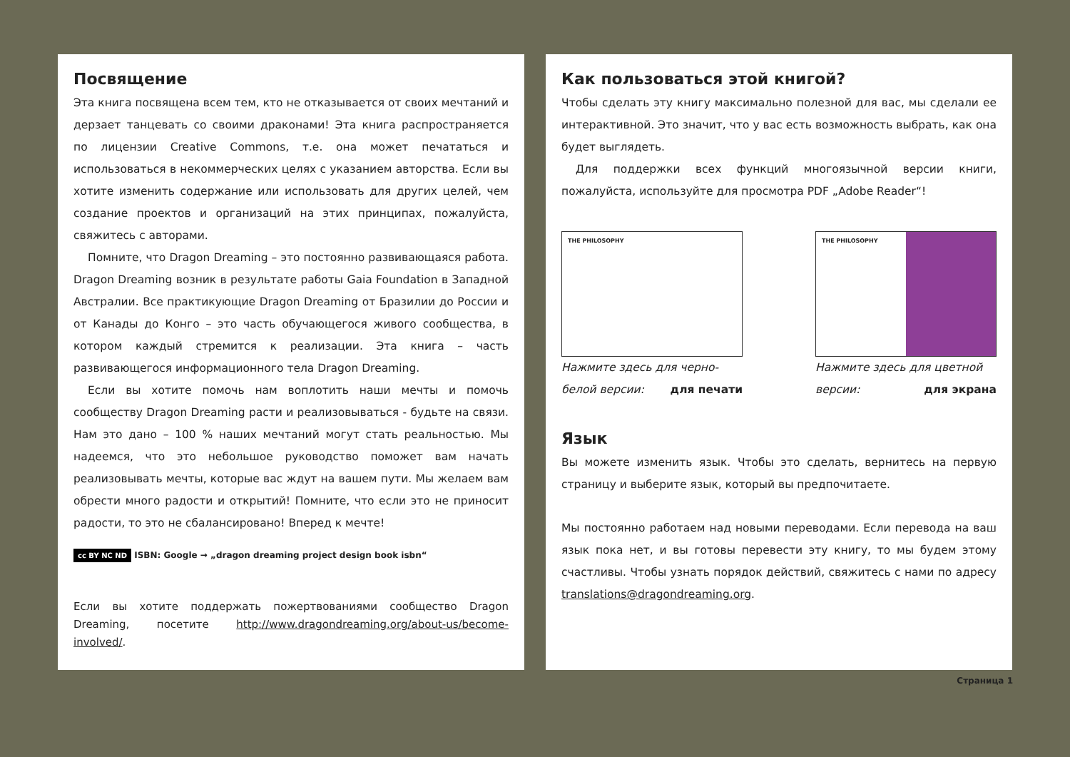Посвящение
Эта книга посвящена всем тем, кто не отказывается от своих мечтаний и дерзает танцевать со своими драконами! Эта книга распространяется по лицензии Creative Commons, т.е. она может печататься и использоваться в некоммерческих целях с указанием авторства. Если вы хотите изменить содержание или использовать для других целей, чем создание проектов и организаций на этих принципах, пожалуйста, свяжитесь с авторами.
Помните, что Dragon Dreaming – это постоянно развивающаяся работа. Dragon Dreaming возник в результате работы Gaia Foundation в Западной Австралии. Все практикующие Dragon Dreaming от Бразилии до России и от Канады до Конго – это часть обучающегося живого сообщества, в котором каждый стремится к реализации. Эта книга – часть развивающегося информационного тела Dragon Dreaming.
Если вы хотите помочь нам воплотить наши мечты и помочь сообществу Dragon Dreaming расти и реализовываться - будьте на связи. Нам это дано – 100 % наших мечтаний могут стать реальностью. Мы надеемся, что это небольшое руководство поможет вам начать реализовывать мечты, которые вас ждут на вашем пути. Мы желаем вам обрести много радости и открытий! Помните, что если это не приносит радости, то это не сбалансировано! Вперед к мечте!
cc BY NC ND ISBN: Google → „dragon dreaming project design book isbn“
Если вы хотите поддержать пожертвованиями сообщество Dragon Dreaming, посетите http://www.dragondreaming.org/about-us/become-involved/.
Как пользоваться этой книгой?
Чтобы сделать эту книгу максимально полезной для вас, мы сделали ее интерактивной. Это значит, что у вас есть возможность выбрать, как она будет выглядеть.
Для поддержки всех функций многоязычной версии книги, пожалуйста, используйте для просмотра PDF „Adobe Reader“!
THE PHILOSOPHY
Нажмите здесь для черно-белой версии: для печати
THE PHILOSOPHY
Нажмите здесь для цветной версии: для экрана
Язык
Вы можете изменить язык. Чтобы это сделать, вернитесь на первую страницу и выберите язык, который вы предпочитаете.
Мы постоянно работаем над новыми переводами. Если перевода на ваш язык пока нет, и вы готовы перевести эту книгу, то мы будем этому счастливы. Чтобы узнать порядок действий, свяжитесь с нами по адресу translations@dragondreaming.org.
Страница 1